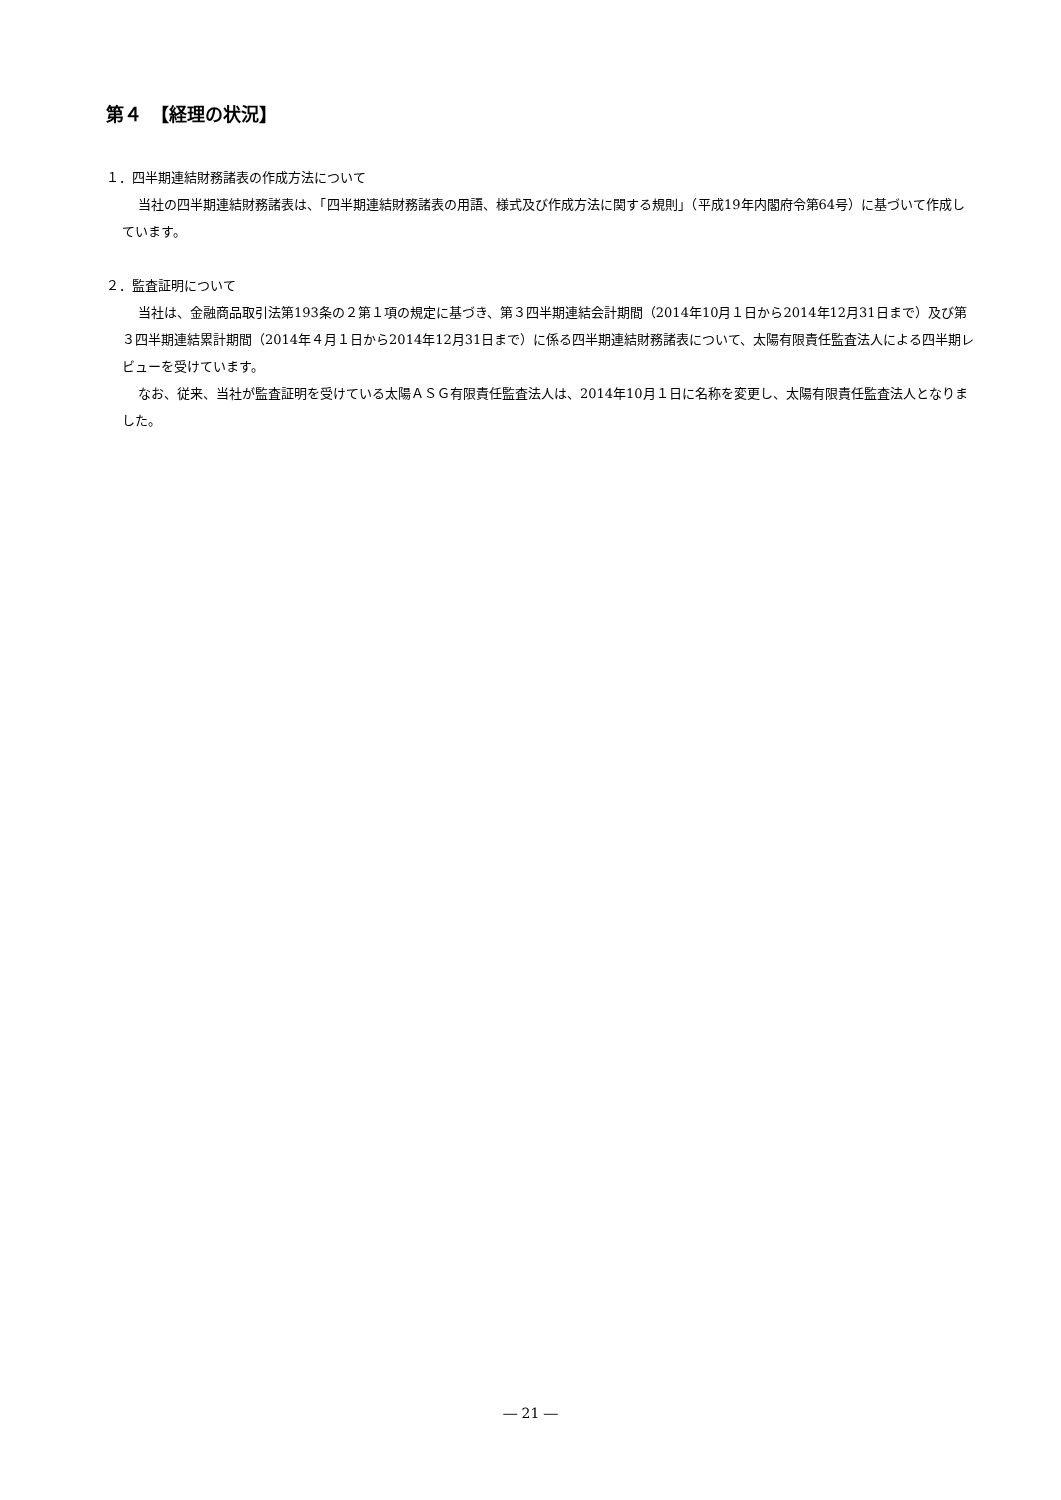第４　【経理の状況】
１．四半期連結財務諸表の作成方法について
当社の四半期連結財務諸表は、「四半期連結財務諸表の用語、様式及び作成方法に関する規則」（平成19年内閣府令第64号）に基づいて作成しています。
２．監査証明について
当社は、金融商品取引法第193条の２第１項の規定に基づき、第３四半期連結会計期間（2014年10月１日から2014年12月31日まで）及び第３四半期連結累計期間（2014年４月１日から2014年12月31日まで）に係る四半期連結財務諸表について、太陽有限責任監査法人による四半期レビューを受けています。
なお、従来、当社が監査証明を受けている太陽ＡＳＧ有限責任監査法人は、2014年10月１日に名称を変更し、太陽有限責任監査法人となりました。
― 21 ―